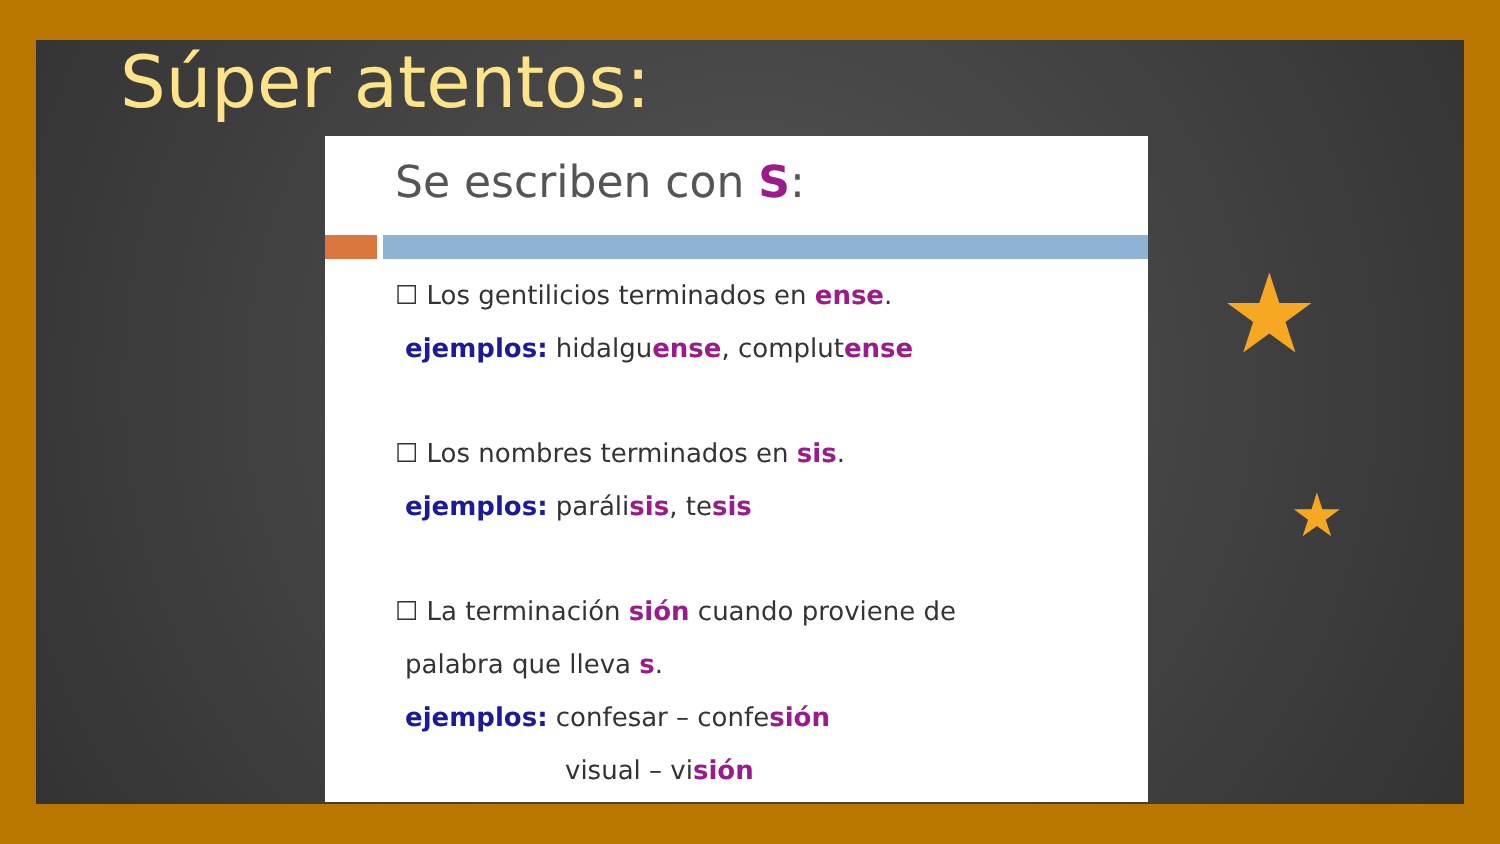Súper atentos:
Se escriben con S:
☐ Los gentilicios terminados en ense.
ejemplos: hidalguense, complutense
☐ Los nombres terminados en sis.
ejemplos: parálisis, tesis
☐ La terminación sión cuando proviene de
palabra que lleva s.
ejemplos: confesar – confesión
visual – visión
★
★